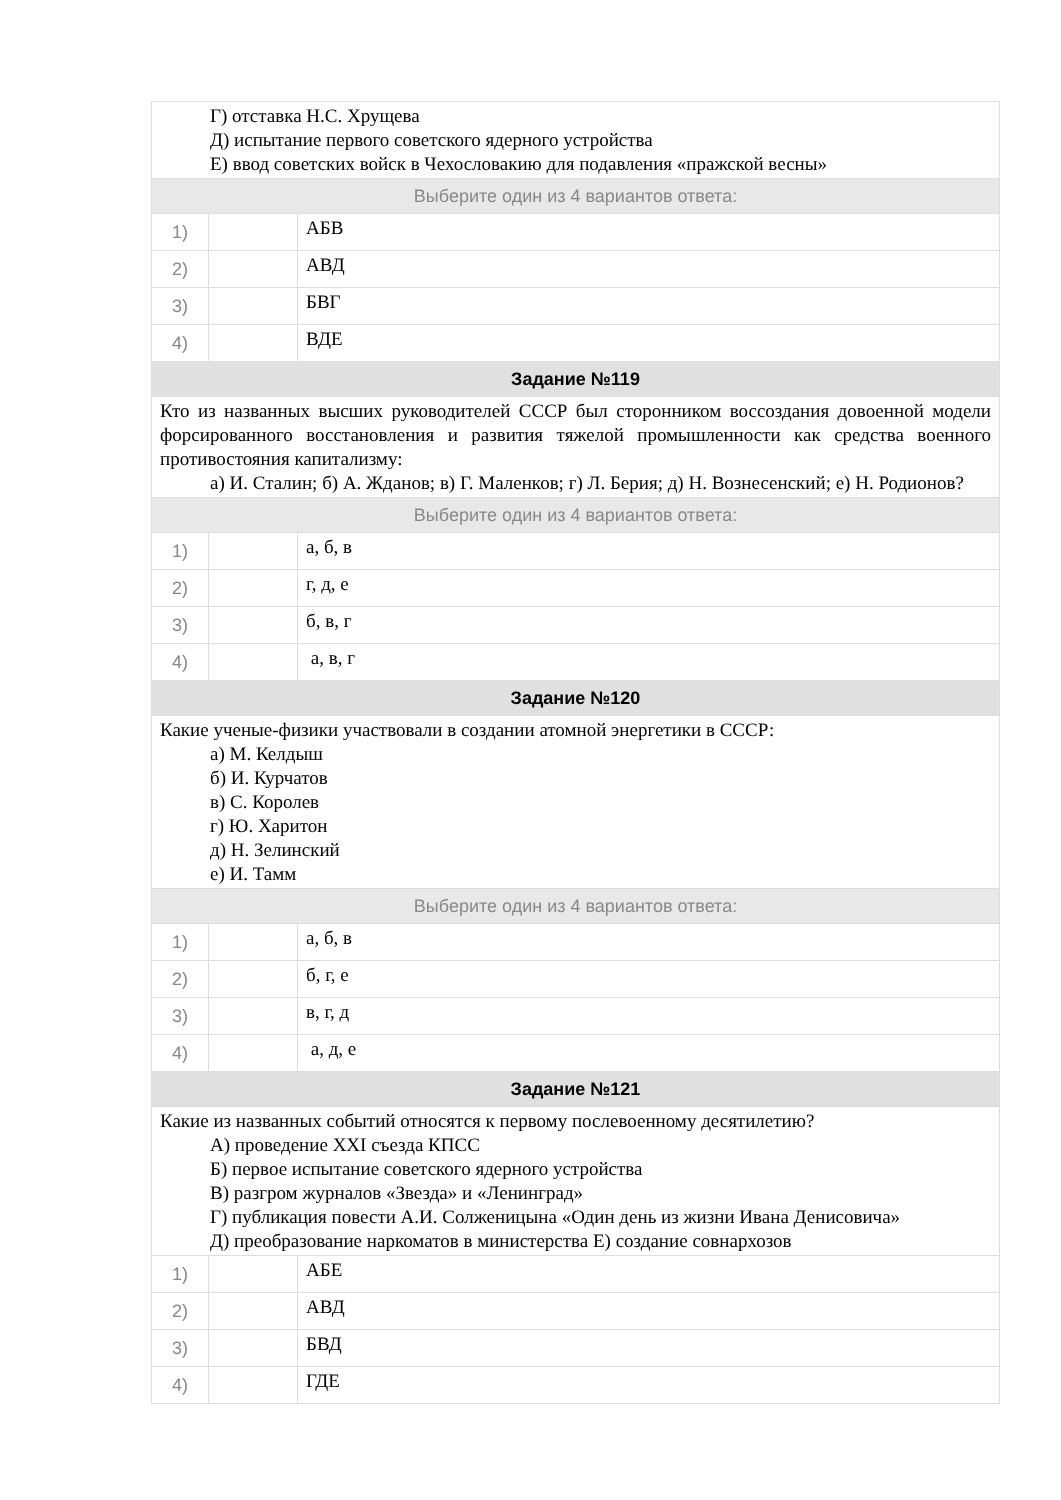| Г) отставка Н.С. Хрущева Д) испытание первого советского ядерного устройства Е) ввод советских войск в Чехословакию для подавления «пражской весны» | | |
| Выберите один из 4 вариантов ответа: | | |
| 1) | | АБВ |
| 2) | | АВД |
| 3) | | БВГ |
| 4) | | ВДЕ |
| Задание №119 | | |
| Кто из названных высших руководителей СССР был сторонником воссоздания довоенной модели форсированного восстановления и развития тяжелой промышленности как средства военного противостояния капитализму: а) И. Сталин; б) А. Жданов; в) Г. Маленков; г) Л. Берия; д) Н. Вознесенский; е) Н. Родионов? | | |
| Выберите один из 4 вариантов ответа: | | |
| 1) | | а, б, в |
| 2) | | г, д, е |
| 3) | | б, в, г |
| 4) | | а, в, г |
| Задание №120 | | |
| Какие ученые-физики участвовали в создании атомной энергетики в СССР: а) М. Келдыш б) И. Курчатов в) С. Королев г) Ю. Харитон д) Н. Зелинский е) И. Тамм | | |
| Выберите один из 4 вариантов ответа: | | |
| 1) | | а, б, в |
| 2) | | б, г, е |
| 3) | | в, г, д |
| 4) | | а, д, е |
| Задание №121 | | |
| Какие из названных событий относятся к первому послевоенному десятилетию? А) проведение XXI съезда КПСС Б) первое испытание советского ядерного устройства В) разгром журналов «Звезда» и «Ленинград» Г) публикация повести А.И. Солженицына «Один день из жизни Ивана Денисовича» Д) преобразование наркоматов в министерства Е) создание совнархозов | | |
| 1) | | АБЕ |
| 2) | | АВД |
| 3) | | БВД |
| 4) | | ГДЕ |